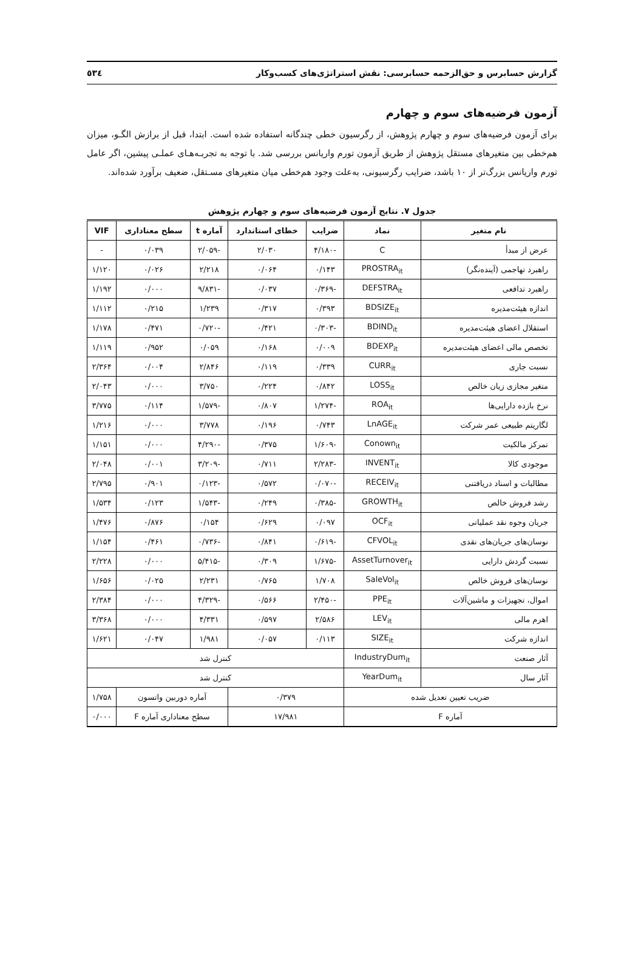گزارش حسابرس و حق‌الزحمه حسابرسی: نقش استراتژی‌های کسب‌وکار ٥٣٤
آزمون فرضیه‌های سوم و چهارم
برای آزمون فرضیه‌های سوم و چهارم پژوهش، از رگرسیون خطی چندگانه استفاده شده است. ابتدا، قبل از برازش الگـو، میزان هم‌خطی بین متغیرهای مستقل پژوهش از طریق آزمون تورم واریانس بررسی شد. با توجه به تجربـه‌هـای عملـی پیشین، اگر عامل تورم واریانس بزرگ‌تر از ۱۰ باشد، ضرایب رگرسیونی، به‌علت وجود هم‌خطی میان متغیرهای مسـتقل، ضعیف برآورد شده‌اند.
جدول ۷. نتایج آزمون فرضیه‌های سوم و چهارم پژوهش
| نام متغیر | نماد | ضرایب | خطای استاندارد | آماره t | سطح معناداری | VIF |
| --- | --- | --- | --- | --- | --- | --- |
| عرض از مبدأ | C | -۴/۱۸۰ | ۲/۰۳۰ | -۲/۰۵۹ | ۰/۰۳۹ | - |
| راهبرد تهاجمی (آینده‌نگر) | PROSTRA<sub>it</sub> | ۰/۱۴۳ | ۰/۰۶۴ | ۲/۲۱۸ | ۰/۰۲۶ | ۱/۱۲۰ |
| راهبرد تدافعی | DEFSTRA<sub>it</sub> | -۰/۳۶۹ | ۰/۰۳۷ | -۹/۸۳۱ | ۰/۰۰۰ | ۱/۱۹۲ |
| اندازه هیئت‌مدیره | BDSIZE<sub>it</sub> | ۰/۳۹۳ | ۰/۳۱۷ | ۱/۲۳۹ | ۰/۲۱۵ | ۱/۱۱۲ |
| استقلال اعضای هیئت‌مدیره | BDIND<sub>it</sub> | -۰/۳۰۳ | ۰/۴۲۱ | -۰/۷۲۰ | ۰/۴۷۱ | ۱/۱۷۸ |
| تخصص مالی اعضای هیئت‌مدیره | BDEXP<sub>it</sub> | ۰/۰۰۹ | ۰/۱۶۸ | ۰/۰۵۹ | ۰/۹۵۲ | ۱/۱۱۹ |
| نسبت جاری | CURR<sub>it</sub> | ۰/۳۳۹ | ۰/۱۱۹ | ۲/۸۴۶ | ۰/۰۰۴ | ۲/۳۶۴ |
| متغیر مجازی زیان خالص | LOSS<sub>it</sub> | ۰/۸۴۲ | ۰/۲۲۴ | ۳/۷۵۰ | ۰/۰۰۰ | ۲/۰۴۳ |
| نرخ بازده دارایی‌ها | ROA<sub>it</sub> | -۱/۲۷۴ | ۰/۸۰۷ | -۱/۵۷۹ | ۰/۱۱۴ | ۳/۷۷۵ |
| لگاریتم طبیعی عمر شرکت | LnAGE<sub>it</sub> | ۰/۷۴۳ | ۰/۱۹۶ | ۳/۷۷۸ | ۰/۰۰۰ | ۱/۲۱۶ |
| تمرکز مالکیت | Conown<sub>it</sub> | -۱/۶۰۹ | ۰/۳۷۵ | -۴/۲۹۰ | ۰/۰۰۰ | ۱/۱۵۱ |
| موجودی کالا | INVENT<sub>it</sub> | -۲/۲۸۳ | ۰/۷۱۱ | -۳/۲۰۹ | ۰/۰۰۱ | ۲/۰۴۸ |
| مطالبات و اسناد دریافتنی | RECEIV<sub>it</sub> | -۰/۰۷۰ | ۰/۵۷۲ | -۰/۱۲۳ | ۰/۹۰۱ | ۲/۷۹۵ |
| رشد فروش خالص | GROWTH<sub>it</sub> | -۰/۳۸۵ | ۰/۲۴۹ | -۱/۵۴۳ | ۰/۱۲۳ | ۱/۵۳۴ |
| جریان وجوه نقد عملیاتی | OCF<sub>it</sub> | ۰/۰۹۷ | ۰/۶۲۹ | ۰/۱۵۴ | ۰/۸۷۶ | ۱/۴۷۶ |
| نوسان‌های جریان‌های نقدی | CFVOL<sub>it</sub> | -۰/۶۱۹ | ۰/۸۴۱ | -۰/۷۳۶ | ۰/۴۶۱ | ۱/۱۵۴ |
| نسبت گردش دارایی | AssetTurnover<sub>it</sub> | -۱/۶۷۵ | ۰/۳۰۹ | -۵/۴۱۵ | ۰/۰۰۰ | ۲/۲۲۸ |
| نوسان‌های فروش خالص | SaleVol<sub>it</sub> | ۱/۷۰۸ | ۰/۷۶۵ | ۲/۲۳۱ | ۰/۰۲۵ | ۱/۶۵۶ |
| اموال، تجهیزات و ماشین‌آلات | PPE<sub>it</sub> | -۲/۴۵۰ | ۰/۵۶۶ | -۴/۳۲۹ | ۰/۰۰۰ | ۲/۳۸۴ |
| اهرم مالی | LEV<sub>it</sub> | ۲/۵۸۶ | ۰/۵۹۷ | ۴/۳۳۱ | ۰/۰۰۰ | ۳/۳۶۸ |
| اندازه شرکت | SIZE<sub>it</sub> | ۰/۱۱۳ | ۰/۰۵۷ | ۱/۹۸۱ | ۰/۰۴۷ | ۱/۶۲۱ |
| آثار صنعت | IndustryDum<sub>it</sub> | کنترل شد | | | | |
| آثار سال | YearDum<sub>it</sub> | کنترل شد | | | | |
| ضریب تعیین تعدیل شده | | ۰/۳۷۹ | | آماره دوربین واتسون | | ۱/۷۵۸ |
| آماره F | | ۱۷/۹۸۱ | | سطح معناداری آماره F | | ۰/۰۰۰ |